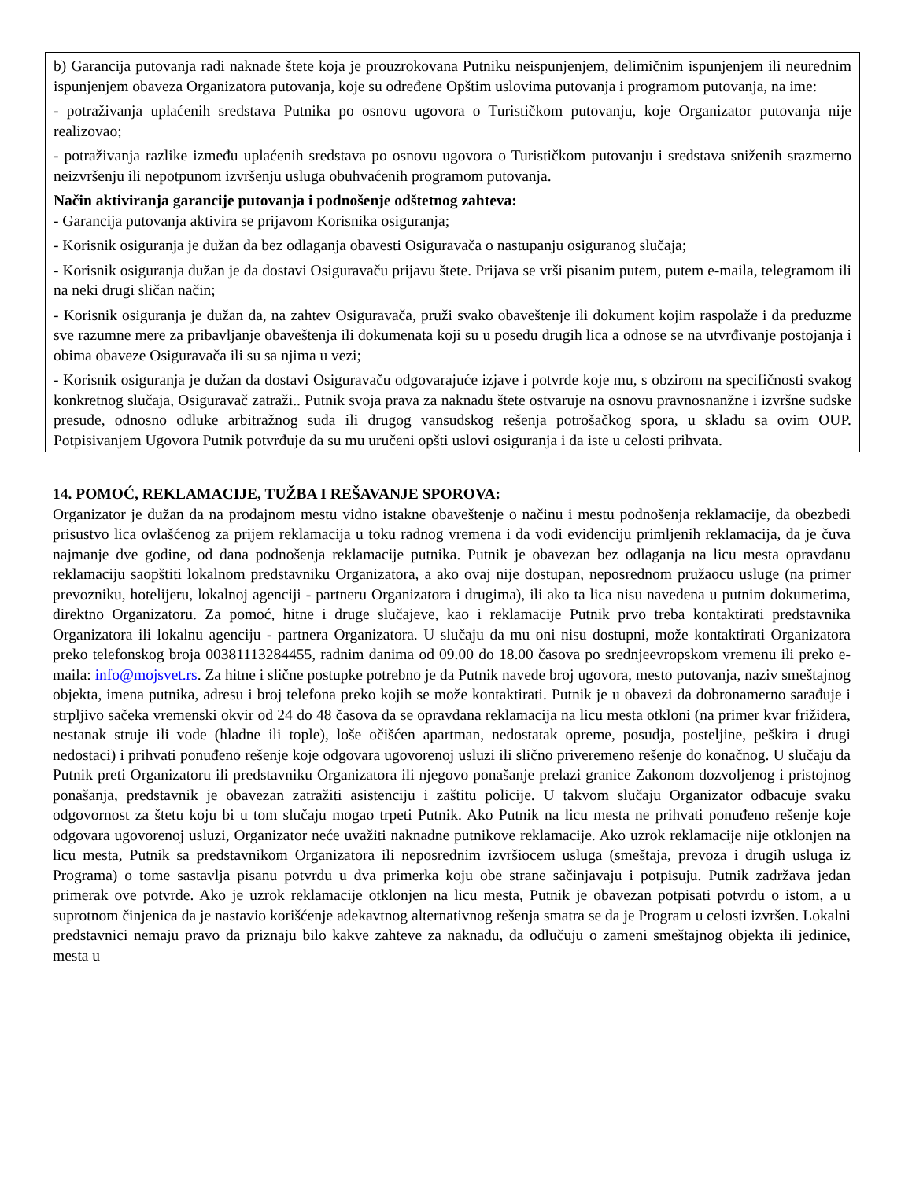b) Garancija putovanja radi naknade štete koja je prouzrokovana Putniku neispunjenjem, delimičnim ispunjenjem ili neurednim ispunjenjem obaveza Organizatora putovanja, koje su određene Opštim uslovima putovanja i programom putovanja, na ime:
- potraživanja uplaćenih sredstava Putnika po osnovu ugovora o Turističkom putovanju, koje Organizator putovanja nije realizovao;
- potraživanja razlike između uplaćenih sredstava po osnovu ugovora o Turističkom putovanju i sredstava sniženih srazmerno neizvršenju ili nepotpunom izvršenju usluga obuhvaćenih programom putovanja.
Način aktiviranja garancije putovanja i podnošenje odštetnog zahteva:
- Garancija putovanja aktivira se prijavom Korisnika osiguranja;
- Korisnik osiguranja je dužan da bez odlaganja obavesti Osiguravača o nastupanju osiguranog slučaja;
- Korisnik osiguranja dužan je da dostavi Osiguravaču prijavu štete. Prijava se vrši pisanim putem, putem e-maila, telegramom ili na neki drugi sličan način;
- Korisnik osiguranja je dužan da, na zahtev Osiguravača, pruži svako obaveštenje ili dokument kojim raspolaže i da preduzme sve razumne mere za pribavljanje obaveštenja ili dokumenata koji su u posedu drugih lica a odnose se na utvrđivanje postojanja i obima obaveze Osiguravača ili su sa njima u vezi;
- Korisnik osiguranja je dužan da dostavi Osiguravaču odgovarajuće izjave i potvrde koje mu, s obzirom na specifičnosti svakog konkretnog slučaja, Osiguravač zatraži.. Putnik svoja prava za naknadu štete ostvaruje na osnovu pravnosnanžne i izvršne sudske presude, odnosno odluke arbitražnog suda ili drugog vansudskog rešenja potrošačkog spora, u skladu sa ovim OUP. Potpisivanjem Ugovora Putnik potvrđuje da su mu uručeni opšti uslovi osiguranja i da iste u celosti prihvata.
14. POMOĆ, REKLAMACIJE, TUŽBA I REŠAVANJE SPOROVA:
Organizator je dužan da na prodajnom mestu vidno istakne obaveštenje o načinu i mestu podnošenja reklamacije, da obezbedi prisustvo lica ovlašćenog za prijem reklamacija u toku radnog vremena i da vodi evidenciju primljenih reklamacija, da je čuva najmanje dve godine, od dana podnošenja reklamacije putnika. Putnik je obavezan bez odlaganja na licu mesta opravdanu reklamaciju saopštiti lokalnom predstavniku Organizatora, a ako ovaj nije dostupan, neposrednom pružaocu usluge (na primer prevozniku, hotelijeru, lokalnoj agenciji - partneru Organizatora i drugima), ili ako ta lica nisu navedena u putnim dokumetima, direktno Organizatoru. Za pomoć, hitne i druge slučajeve, kao i reklamacije Putnik prvo treba kontaktirati predstavnika Organizatora ili lokalnu agenciju - partnera Organizatora. U slučaju da mu oni nisu dostupni, može kontaktirati Organizatora preko telefonskog broja 00381113284455, radnim danima od 09.00 do 18.00 časova po srednjeevropskom vremenu ili preko e-maila: info@mojsvet.rs. Za hitne i slične postupke potrebno je da Putnik navede broj ugovora, mesto putovanja, naziv smeštajnog objekta, imena putnika, adresu i broj telefona preko kojih se može kontaktirati. Putnik je u obavezi da dobronamerno sarađuje i strpljivo sačeka vremenski okvir od 24 do 48 časova da se opravdana reklamacija na licu mesta otkloni (na primer kvar frižidera, nestanak struje ili vode (hladne ili tople), loše očišćen apartman, nedostatak opreme, posudja, posteljine, peškira i drugi nedostaci) i prihvati ponuđeno rešenje koje odgovara ugovorenoj usluzi ili slično priveremeno rešenje do konačnog. U slučaju da Putnik preti Organizatoru ili predstavniku Organizatora ili njegovo ponašanje prelazi granice Zakonom dozvoljenog i pristojnog ponašanja, predstavnik je obavezan zatražiti asistenciju i zaštitu policije. U takvom slučaju Organizator odbacuje svaku odgovornost za štetu koju bi u tom slučaju mogao trpeti Putnik. Ako Putnik na licu mesta ne prihvati ponuđeno rešenje koje odgovara ugovorenoj usluzi, Organizator neće uvažiti naknadne putnikove reklamacije. Ako uzrok reklamacije nije otklonjen na licu mesta, Putnik sa predstavnikom Organizatora ili neposrednim izvršiocem usluga (smeštaja, prevoza i drugih usluga iz Programa) o tome sastavlja pisanu potvrdu u dva primerka koju obe strane sačinjavaju i potpisuju. Putnik zadržava jedan primerak ove potvrde. Ako je uzrok reklamacije otklonjen na licu mesta, Putnik je obavezan potpisati potvrdu o istom, a u suprotnom činjenica da je nastavio korišćenje adekavtnog alternativnog rešenja smatra se da je Program u celosti izvršen. Lokalni predstavnici nemaju pravo da priznaju bilo kakve zahteve za naknadu, da odlučuju o zameni smeštajnog objekta ili jedinice, mesta u